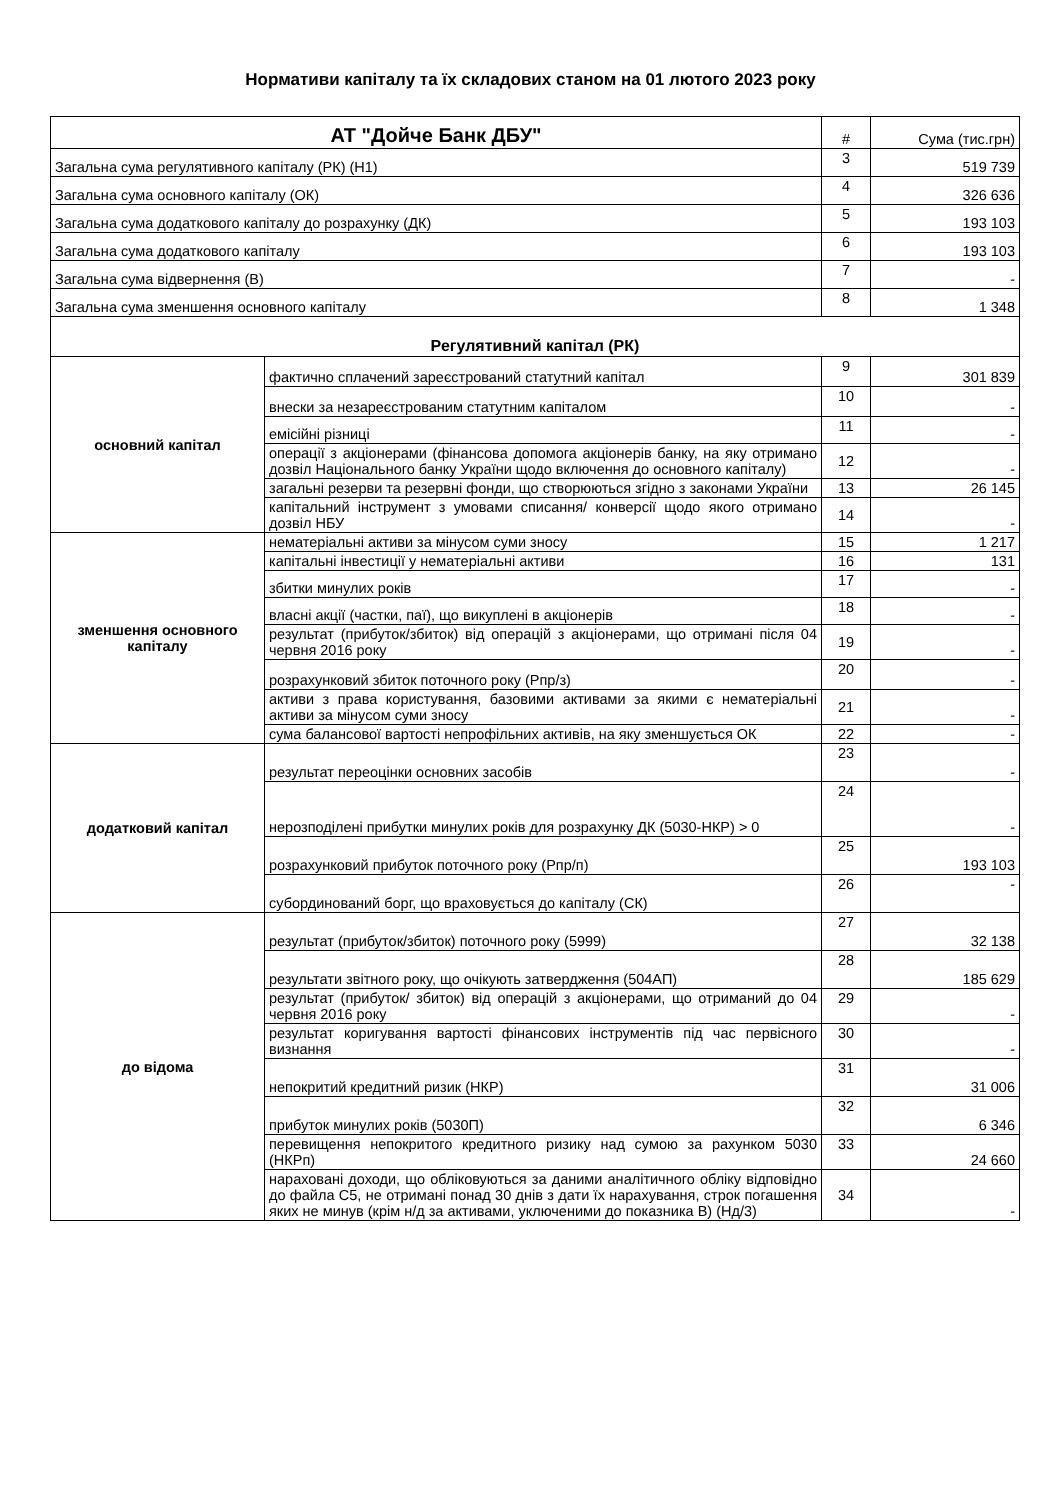Нормативи капіталу та їх складових станом на 01 лютого 2023 року
| АТ "Дойче Банк ДБУ" | | # | Сума (тис.грн) |
| Загальна сума регулятивного капіталу (РК) (Н1) | | 3 | 519 739 |
| Загальна сума основного капіталу (ОК) | | 4 | 326 636 |
| Загальна сума додаткового капіталу до розрахунку (ДК) | | 5 | 193 103 |
| Загальна сума додаткового капіталу | | 6 | 193 103 |
| Загальна сума відвернення (В) | | 7 | - |
| Загальна сума зменшення основного капіталу | | 8 | 1 348 |
| Регулятивний капітал (РК) | | | |
| основний капітал | фактично сплачений зареєстрований статутний капітал | 9 | 301 839 |
| | внески за незареєстрованим статутним капіталом | 10 | - |
| | емісійні різниці | 11 | - |
| | операції з акціонерами (фінансова допомога акціонерів банку, на яку отримано дозвіл Національного банку України щодо включення до основного капіталу) | 12 | - |
| | загальні резерви та резервні фонди, що створюються згідно з законами України | 13 | 26 145 |
| | капітальний інструмент з умовами списання/ конверсії щодо якого отримано дозвіл НБУ | 14 | - |
| зменшення основного капіталу | нематеріальні активи за мінусом суми зносу | 15 | 1 217 |
| | капітальні інвестиції у нематеріальні активи | 16 | 131 |
| | збитки минулих років | 17 | - |
| | власні акції (частки, паї), що викуплені в акціонерів | 18 | - |
| | результат (прибуток/збиток) від операцій з акціонерами, що отримані після 04 червня 2016 року | 19 | - |
| | розрахунковий збиток поточного року (Рпр/з) | 20 | - |
| | активи з права користування, базовими активами за якими є нематеріальні активи за мінусом суми зносу | 21 | - |
| | сума балансової вартості непрофільних активів, на яку зменшується ОК | 22 | - |
| додатковий капітал | результат переоцінки основних засобів | 23 | - |
| | нерозподілені прибутки минулих років для розрахунку ДК (5030-НКР) > 0 | 24 | - |
| | розрахунковий прибуток поточного року (Рпр/п) | 25 | 193 103 |
| | субординований борг, що враховується до капіталу (СК) | 26 | - |
| до відома | результат (прибуток/збиток) поточного року (5999) | 27 | 32 138 |
| | результати звітного року, що очікують затвердження (504АП) | 28 | 185 629 |
| | результат (прибуток/ збиток) від операцій з акціонерами, що отриманий до 04 червня 2016 року | 29 | - |
| | результат коригування вартості фінансових інструментів під час первісного визнання | 30 | - |
| | непокритий кредитний ризик (НКР) | 31 | 31 006 |
| | прибуток минулих років (5030П) | 32 | 6 346 |
| | перевищення непокритого кредитного ризику над сумою за рахунком 5030 (НКРп) | 33 | 24 660 |
| | нараховані доходи, що обліковуються за даними аналітичного обліку відповідно до файла C5, не отримані понад 30 днів з дати їх нарахування, строк погашення яких не минув (крім н/д за активами, уключеними до показника В) (Нд/3) | 34 | - |